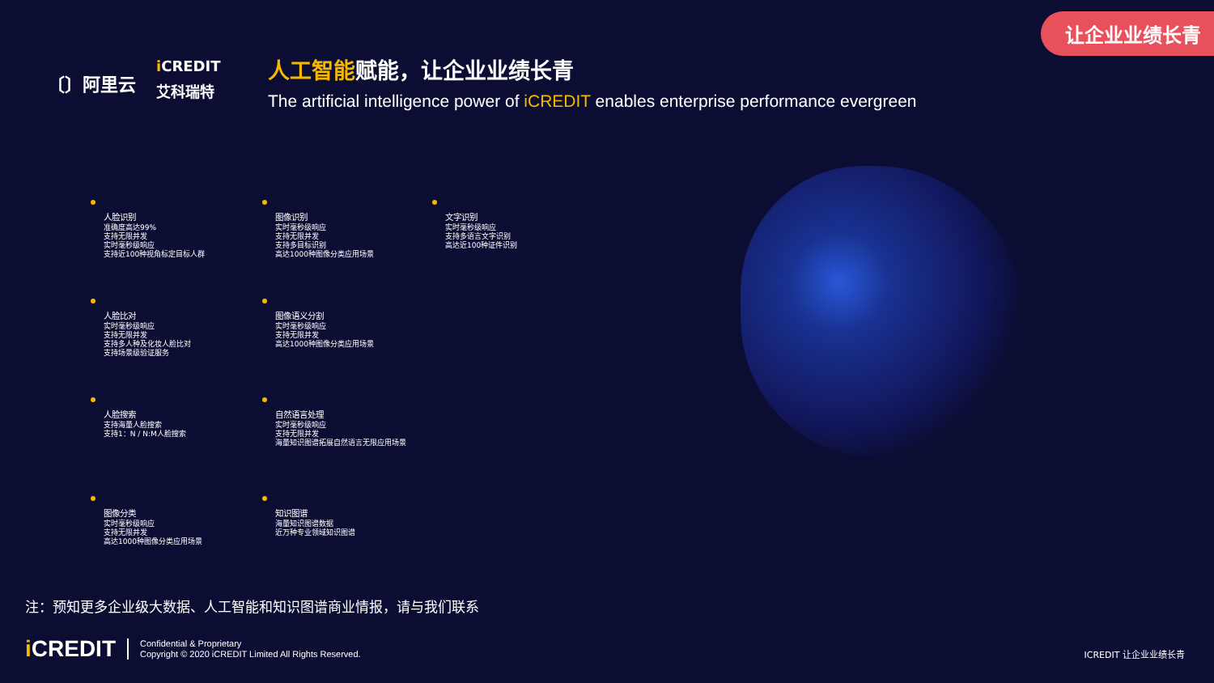让企业业绩长青
〔〕阿里云
i CREDIT
艾科瑞特
人工智能赋能，让企业业绩长青
The artificial intelligence power of iCREDIT enables enterprise performance evergreen
人脸识别
准确度高达99%
支持无限并发
实时毫秒级响应
支持近100种视角标定目标人群
图像识别
实时毫秒级响应
支持无限并发
支持多目标识别
高达1000种图像分类应用场景
文字识别
实时毫秒级响应
支持多语言文字识别
高达近100种证件识别
人脸比对
实时毫秒级响应
支持无限并发
支持多人种及化妆人脸比对
支持场景级验证服务
图像语义分割
实时毫秒级响应
支持无限并发
高达1000种图像分类应用场景
人脸搜索
支持海量人脸搜索
支持1：N / N:M人脸搜索
自然语言处理
实时毫秒级响应
支持无限并发
海量知识图谱拓展自然语言无限应用场景
图像分类
实时毫秒级响应
支持无限并发
高达1000种图像分类应用场景
知识图谱
海量知识图谱数据
近万种专业领域知识图谱
注：预知更多企业级大数据、人工智能和知识图谱商业情报，请与我们联系
i CREDIT
Confidential & Proprietary
Copyright © 2020 iCREDIT Limited All Rights Reserved.
ICREDIT 让企业业绩长青